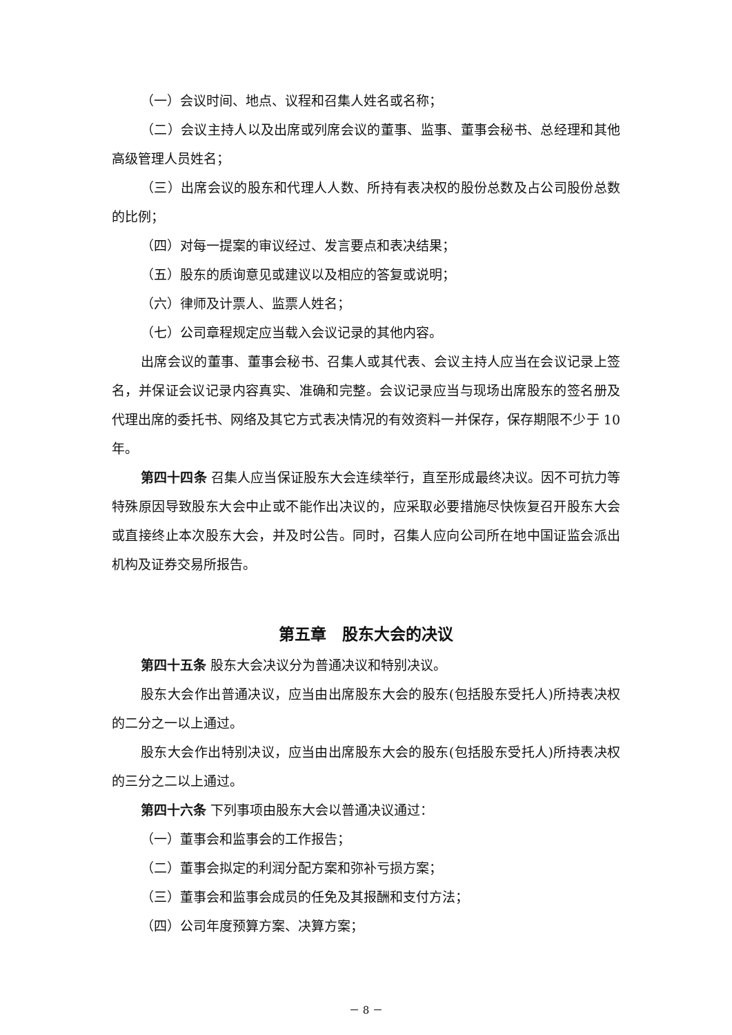（一）会议时间、地点、议程和召集人姓名或名称；
（二）会议主持人以及出席或列席会议的董事、监事、董事会秘书、总经理和其他高级管理人员姓名；
（三）出席会议的股东和代理人人数、所持有表决权的股份总数及占公司股份总数的比例；
（四）对每一提案的审议经过、发言要点和表决结果；
（五）股东的质询意见或建议以及相应的答复或说明；
（六）律师及计票人、监票人姓名；
（七）公司章程规定应当载入会议记录的其他内容。
出席会议的董事、董事会秘书、召集人或其代表、会议主持人应当在会议记录上签名，并保证会议记录内容真实、准确和完整。会议记录应当与现场出席股东的签名册及代理出席的委托书、网络及其它方式表决情况的有效资料一并保存，保存期限不少于 10 年。
第四十四条 召集人应当保证股东大会连续举行，直至形成最终决议。因不可抗力等特殊原因导致股东大会中止或不能作出决议的，应采取必要措施尽快恢复召开股东大会或直接终止本次股东大会，并及时公告。同时，召集人应向公司所在地中国证监会派出机构及证券交易所报告。
第五章　股东大会的决议
第四十五条 股东大会决议分为普通决议和特别决议。
股东大会作出普通决议，应当由出席股东大会的股东(包括股东受托人)所持表决权的二分之一以上通过。
股东大会作出特别决议，应当由出席股东大会的股东(包括股东受托人)所持表决权的三分之二以上通过。
第四十六条 下列事项由股东大会以普通决议通过：
（一）董事会和监事会的工作报告；
（二）董事会拟定的利润分配方案和弥补亏损方案；
（三）董事会和监事会成员的任免及其报酬和支付方法；
（四）公司年度预算方案、决算方案；
－ 8 －